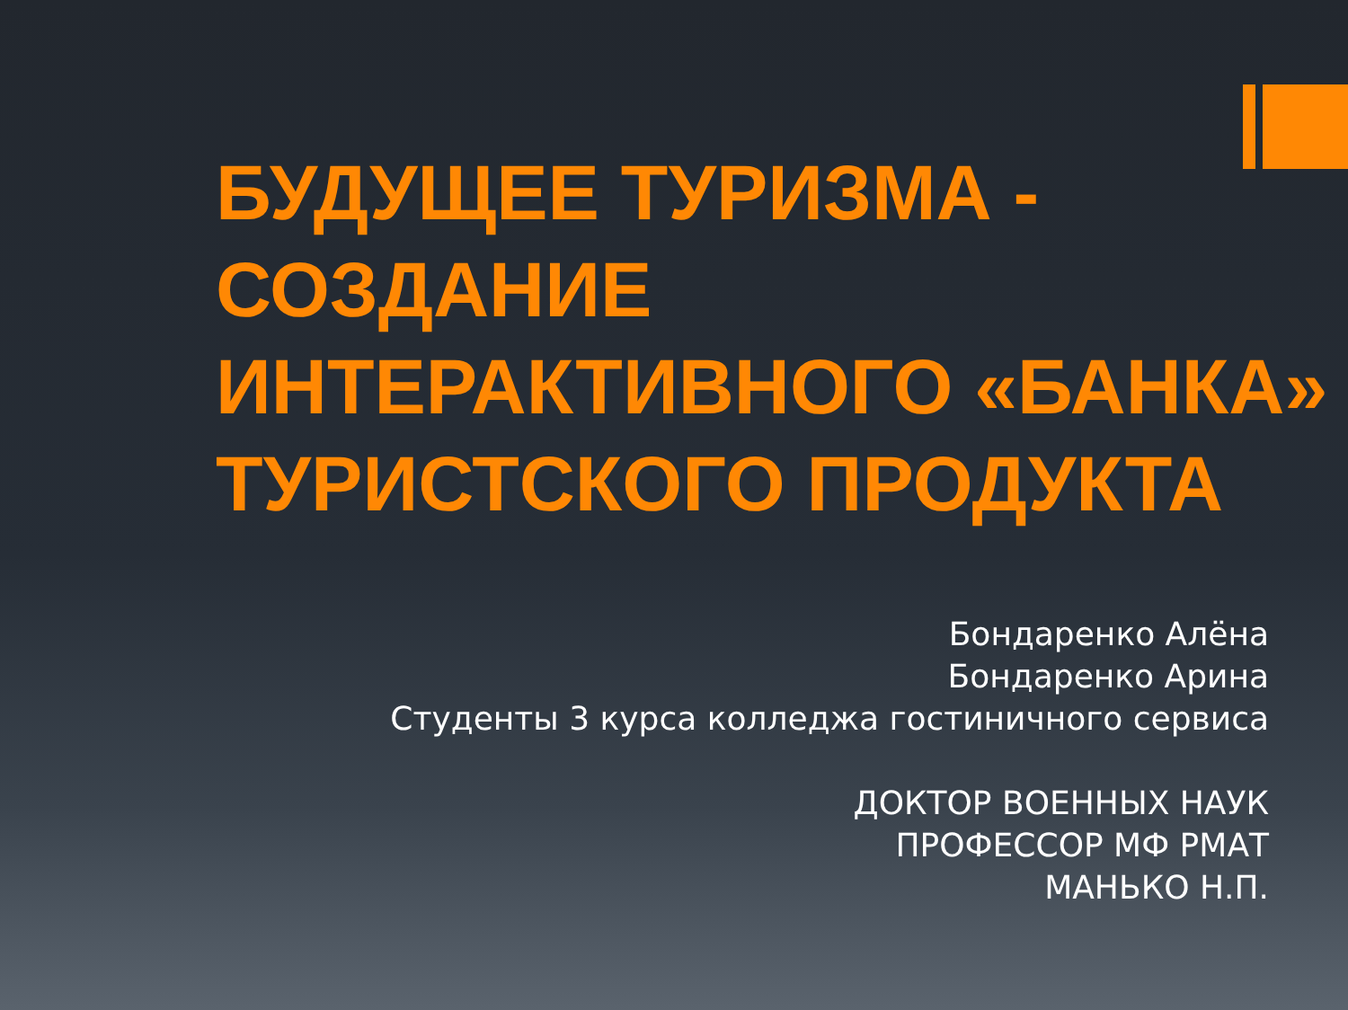БУДУЩЕЕ ТУРИЗМА - СОЗДАНИЕ ИНТЕРАКТИВНОГО «БАНКА» ТУРИСТСКОГО ПРОДУКТА
Бондаренко Алёна
Бондаренко Арина
Студенты 3 курса колледжа гостиничного сервиса
ДОКТОР ВОЕННЫХ НАУК
ПРОФЕССОР МФ РМАТ
МАНЬКО Н.П.